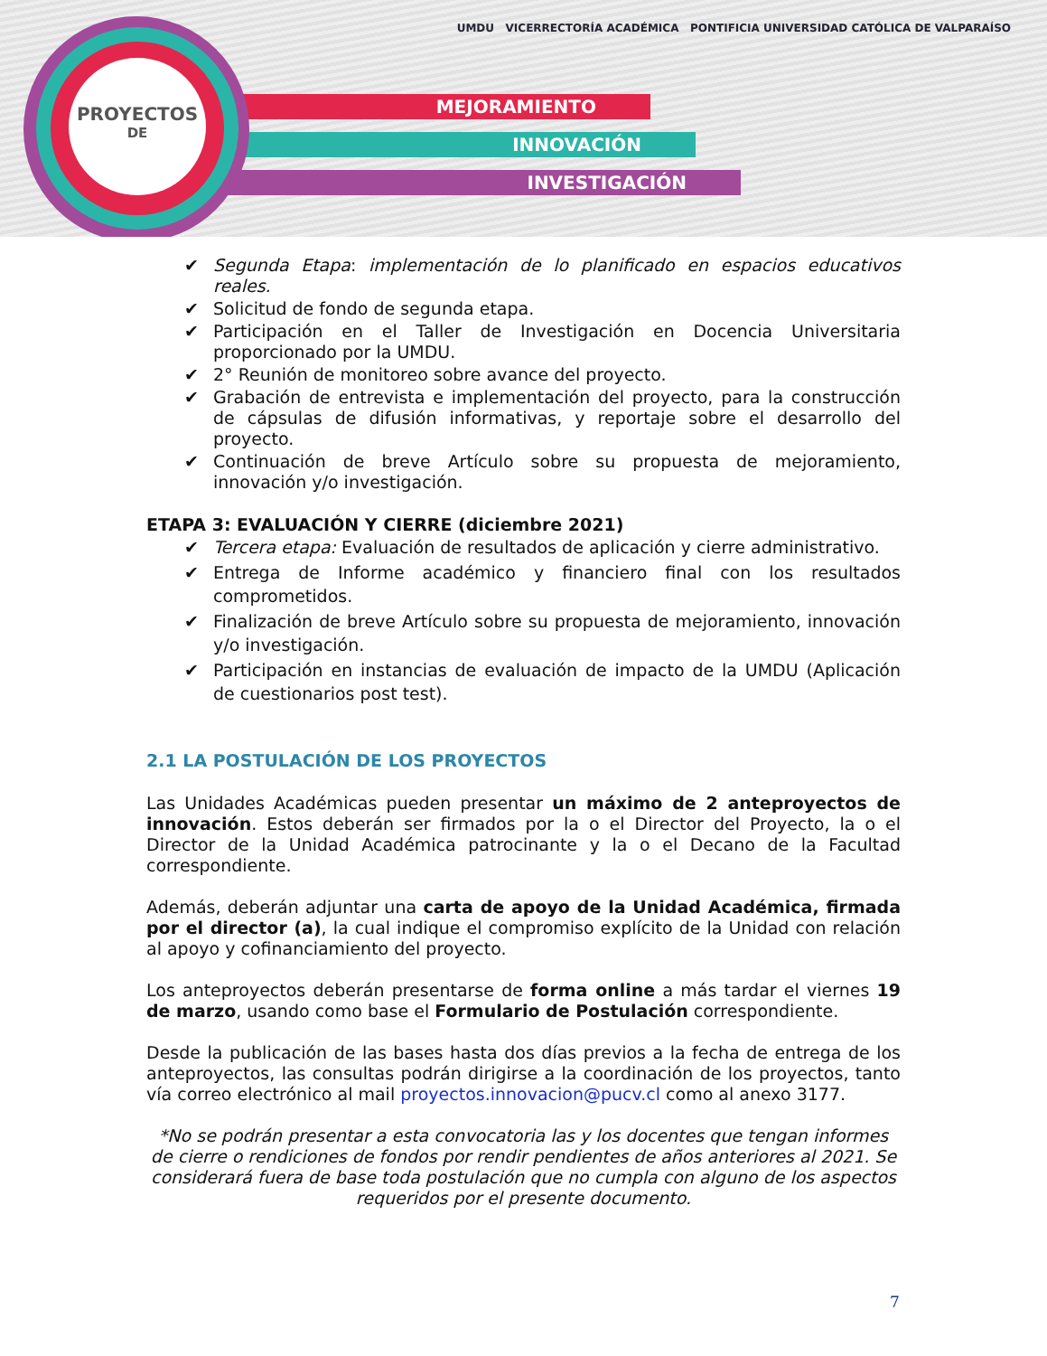MEJORAMIENTO
INNOVACIÓN
INVESTIGACIÓN
PROYECTOS
DE
UMDU VICERRECTORÍA ACADÉMICA PONTIFICIA UNIVERSIDAD CATÓLICA DE VALPARAÍSO
✔ Segunda Etapa: implementación de lo planificado en espacios educativos reales.
✔ Solicitud de fondo de segunda etapa.
✔ Participación en el Taller de Investigación en Docencia Universitaria proporcionado por la UMDU.
✔ 2° Reunión de monitoreo sobre avance del proyecto.
✔ Grabación de entrevista e implementación del proyecto, para la construcción de cápsulas de difusión informativas, y reportaje sobre el desarrollo del proyecto.
✔ Continuación de breve Artículo sobre su propuesta de mejoramiento, innovación y/o investigación.
ETAPA 3: EVALUACIÓN Y CIERRE (diciembre 2021)
✔ Tercera etapa: Evaluación de resultados de aplicación y cierre administrativo.
✔ Entrega de Informe académico y financiero final con los resultados comprometidos.
✔ Finalización de breve Artículo sobre su propuesta de mejoramiento, innovación y/o investigación.
✔ Participación en instancias de evaluación de impacto de la UMDU (Aplicación de cuestionarios post test).
2.1 LA POSTULACIÓN DE LOS PROYECTOS
Las Unidades Académicas pueden presentar un máximo de 2 anteproyectos de innovación. Estos deberán ser firmados por la o el Director del Proyecto, la o el Director de la Unidad Académica patrocinante y la o el Decano de la Facultad correspondiente.
Además, deberán adjuntar una carta de apoyo de la Unidad Académica, firmada por el director (a), la cual indique el compromiso explícito de la Unidad con relación al apoyo y cofinanciamiento del proyecto.
Los anteproyectos deberán presentarse de forma online a más tardar el viernes 19 de marzo, usando como base el Formulario de Postulación correspondiente.
Desde la publicación de las bases hasta dos días previos a la fecha de entrega de los anteproyectos, las consultas podrán dirigirse a la coordinación de los proyectos, tanto vía correo electrónico al mail proyectos.innovacion@pucv.cl como al anexo 3177.
*No se podrán presentar a esta convocatoria las y los docentes que tengan informes de cierre o rendiciones de fondos por rendir pendientes de años anteriores al 2021. Se considerará fuera de base toda postulación que no cumpla con alguno de los aspectos requeridos por el presente documento.
7